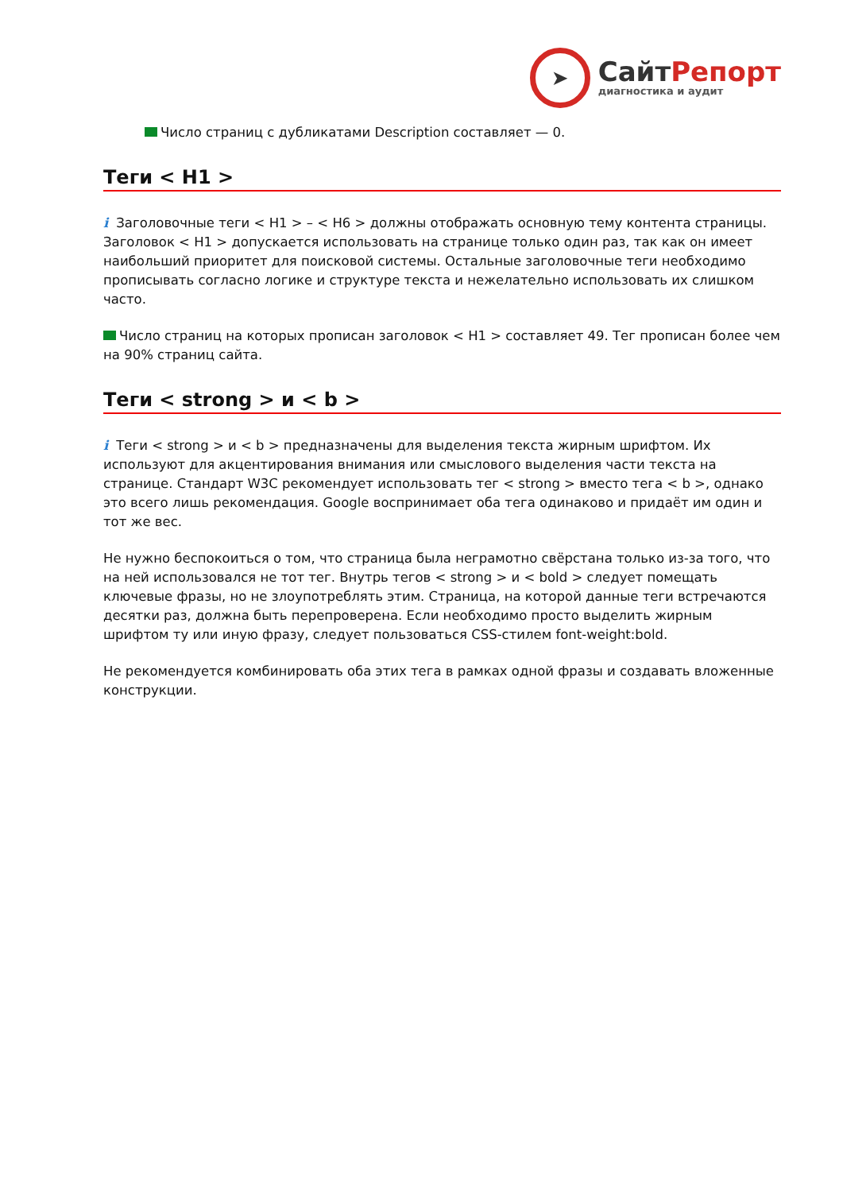➤
СайтРепорт
диагностика и аудит
Число страниц с дубликатами Description составляет — 0.
Теги < H1 >
i Заголовочные теги < H1 > – < H6 > должны отображать основную тему контента страницы. Заголовок < H1 > допускается использовать на странице только один раз, так как он имеет наибольший приоритет для поисковой системы. Остальные заголовочные теги необходимо прописывать согласно логике и структуре текста и нежелательно использовать их слишком часто.
Число страниц на которых прописан заголовок < H1 > составляет 49. Тег прописан более чем на 90% страниц сайта.
Теги < strong > и < b >
i Теги < strong > и < b > предназначены для выделения текста жирным шрифтом. Их используют для акцентирования внимания или смыслового выделения части текста на странице. Стандарт W3C рекомендует использовать тег < strong > вместо тега < b >, однако это всего лишь рекомендация. Google воспринимает оба тега одинаково и придаёт им один и тот же вес.
Не нужно беспокоиться о том, что страница была неграмотно свёрстана только из-за того, что на ней использовался не тот тег. Внутрь тегов < strong > и < bold > следует помещать ключевые фразы, но не злоупотреблять этим. Страница, на которой данные теги встречаются десятки раз, должна быть перепроверена. Если необходимо просто выделить жирным шрифтом ту или иную фразу, следует пользоваться CSS-стилем font-weight:bold.
Не рекомендуется комбинировать оба этих тега в рамках одной фразы и создавать вложенные конструкции.